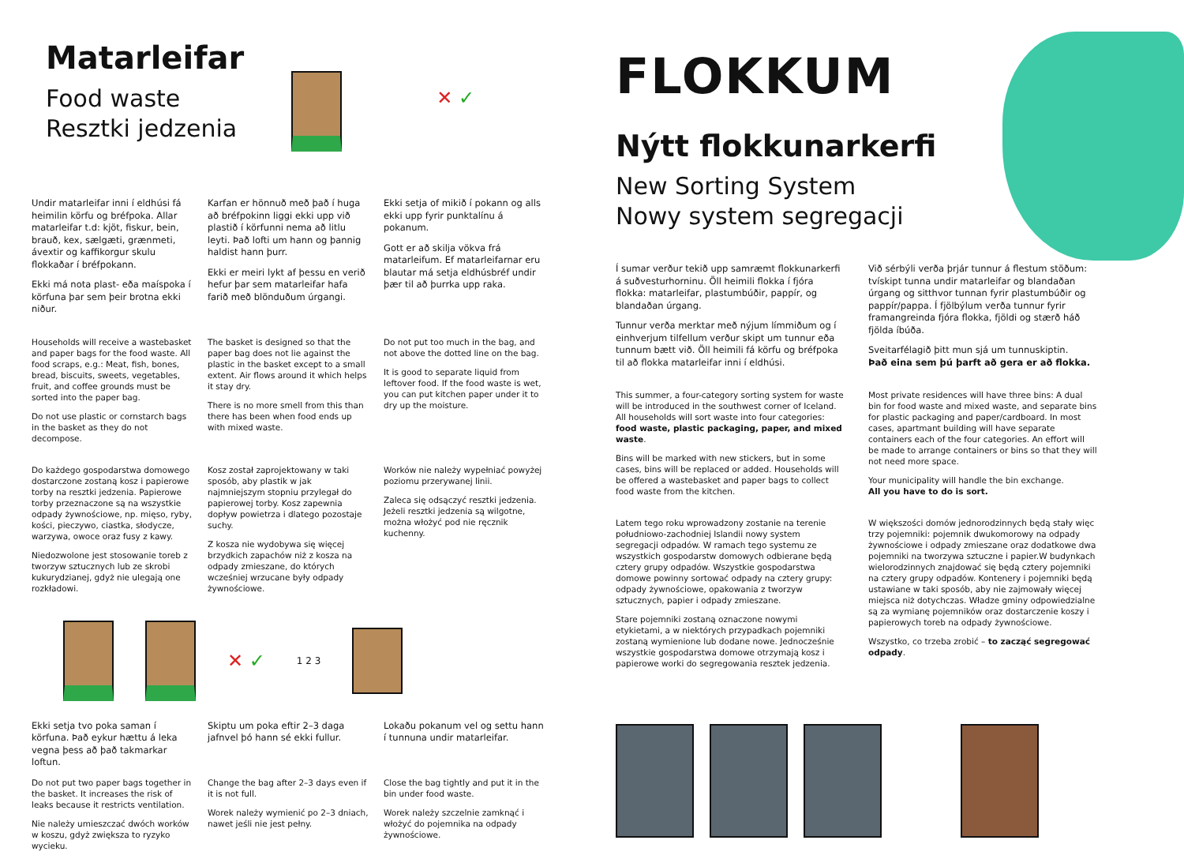Matarleifar
Food waste
Resztki jedzenia
✕ ✓
Undir matarleifar inni í eldhúsi fá heimilin körfu og bréfpoka. Allar matarleifar t.d: kjöt, fiskur, bein, brauð, kex, sælgæti, grænmeti, ávextir og kaffikorgur skulu flokkaðar í bréfpokann.
Ekki má nota plast- eða maíspoka í körfuna þar sem þeir brotna ekki niður.
Karfan er hönnuð með það í huga að bréfpokinn liggi ekki upp við plastið í körfunni nema að litlu leyti. Það lofti um hann og þannig haldist hann þurr.
Ekki er meiri lykt af þessu en verið hefur þar sem matarleifar hafa farið með blönduðum úrgangi.
Ekki setja of mikið í pokann og alls ekki upp fyrir punktalínu á pokanum.
Gott er að skilja vökva frá matarleifum. Ef matarleifarnar eru blautar má setja eldhúsbréf undir þær til að þurrka upp raka.
Households will receive a wastebasket and paper bags for the food waste. All food scraps, e.g.: Meat, fish, bones, bread, biscuits, sweets, vegetables, fruit, and coffee grounds must be sorted into the paper bag.
Do not use plastic or cornstarch bags in the basket as they do not decompose.
The basket is designed so that the paper bag does not lie against the plastic in the basket except to a small extent. Air flows around it which helps it stay dry.
There is no more smell from this than there has been when food ends up with mixed waste.
Do not put too much in the bag, and not above the dotted line on the bag.
It is good to separate liquid from leftover food. If the food waste is wet, you can put kitchen paper under it to dry up the moisture.
Do każdego gospodarstwa domowego dostarczone zostaną kosz i papierowe torby na resztki jedzenia. Papierowe torby przeznaczone są na wszystkie odpady żywnościowe, np. mięso, ryby, kości, pieczywo, ciastka, słodycze, warzywa, owoce oraz fusy z kawy.
Niedozwolone jest stosowanie toreb z tworzyw sztucznych lub ze skrobi kukurydzianej, gdyż nie ulegają one rozkładowi.
Kosz został zaprojektowany w taki sposób, aby plastik w jak najmniejszym stopniu przylegał do papierowej torby. Kosz zapewnia dopływ powietrza i dlatego pozostaje suchy.
Z kosza nie wydobywa się więcej brzydkich zapachów niż z kosza na odpady zmieszane, do których wcześniej wrzucane były odpady żywnościowe.
Worków nie należy wypełniać powyżej poziomu przerywanej linii.
Zaleca się odsączyć resztki jedzenia. Jeżeli resztki jedzenia są wilgotne, można włożyć pod nie ręcznik kuchenny.
✕ ✓ 1 2 3
Ekki setja tvo poka saman í körfuna. Það eykur hættu á leka vegna þess að það takmarkar loftun.
Skiptu um poka eftir 2–3 daga jafnvel þó hann sé ekki fullur.
Lokaðu pokanum vel og settu hann í tunnuna undir matarleifar.
Do not put two paper bags together in the basket. It increases the risk of leaks because it restricts ventilation.
Nie należy umieszczać dwóch worków w koszu, gdyż zwiększa to ryzyko wycieku.
Change the bag after 2–3 days even if it is not full.
Worek należy wymienić po 2–3 dniach, nawet jeśli nie jest pełny.
Close the bag tightly and put it in the bin under food waste.
Worek należy szczelnie zamknąć i włożyć do pojemnika na odpady żywnościowe.
FLOKKUM
Nýtt flokkunarkerfi
New Sorting System
Nowy system segregacji
Í sumar verður tekið upp samræmt flokkunarkerfi á suðvesturhorninu. Öll heimili flokka í fjóra flokka: matarleifar, plastumbúðir, pappír, og blandaðan úrgang.
Tunnur verða merktar með nýjum límmiðum og í einhverjum tilfellum verður skipt um tunnur eða tunnum bætt við. Öll heimili fá körfu og bréfpoka til að flokka matarleifar inni í eldhúsi.
Við sérbýli verða þrjár tunnur á flestum stöðum: tvískipt tunna undir matarleifar og blandaðan úrgang og sitthvor tunnan fyrir plastumbúðir og pappír/pappa. Í fjölbýlum verða tunnur fyrir framangreinda fjóra flokka, fjöldi og stærð háð fjölda íbúða.
Sveitarfélagið þitt mun sjá um tunnuskiptin.
Það eina sem þú þarft að gera er að flokka.
This summer, a four-category sorting system for waste will be introduced in the southwest corner of Iceland. All households will sort waste into four categories: food waste, plastic packaging, paper, and mixed waste.
Bins will be marked with new stickers, but in some cases, bins will be replaced or added. Households will be offered a wastebasket and paper bags to collect food waste from the kitchen.
Most private residences will have three bins: A dual bin for food waste and mixed waste, and separate bins for plastic packaging and paper/cardboard. In most cases, apartmant building will have separate containers each of the four categories. An effort will be made to arrange containers or bins so that they will not need more space.
Your municipality will handle the bin exchange.
All you have to do is sort.
Latem tego roku wprowadzony zostanie na terenie południowo-zachodniej Islandii nowy system segregacji odpadów. W ramach tego systemu ze wszystkich gospodarstw domowych odbierane będą cztery grupy odpadów. Wszystkie gospodarstwa domowe powinny sortować odpady na cztery grupy: odpady żywnościowe, opakowania z tworzyw sztucznych, papier i odpady zmieszane.
Stare pojemniki zostaną oznaczone nowymi etykietami, a w niektórych przypadkach pojemniki zostaną wymienione lub dodane nowe. Jednocześnie wszystkie gospodarstwa domowe otrzymają kosz i papierowe worki do segregowania resztek jedzenia.
W większości domów jednorodzinnych będą stały więc trzy pojemniki: pojemnik dwukomorowy na odpady żywnościowe i odpady zmieszane oraz dodatkowe dwa pojemniki na tworzywa sztuczne i papier.W budynkach wielorodzinnych znajdować się będą cztery pojemniki na cztery grupy odpadów. Kontenery i pojemniki będą ustawiane w taki sposób, aby nie zajmowały więcej miejsca niż dotychczas. Władze gminy odpowiedzialne są za wymianę pojemników oraz dostarczenie koszy i papierowych toreb na odpady żywnościowe.
Wszystko, co trzeba zrobić – to zacząć segregować odpady.